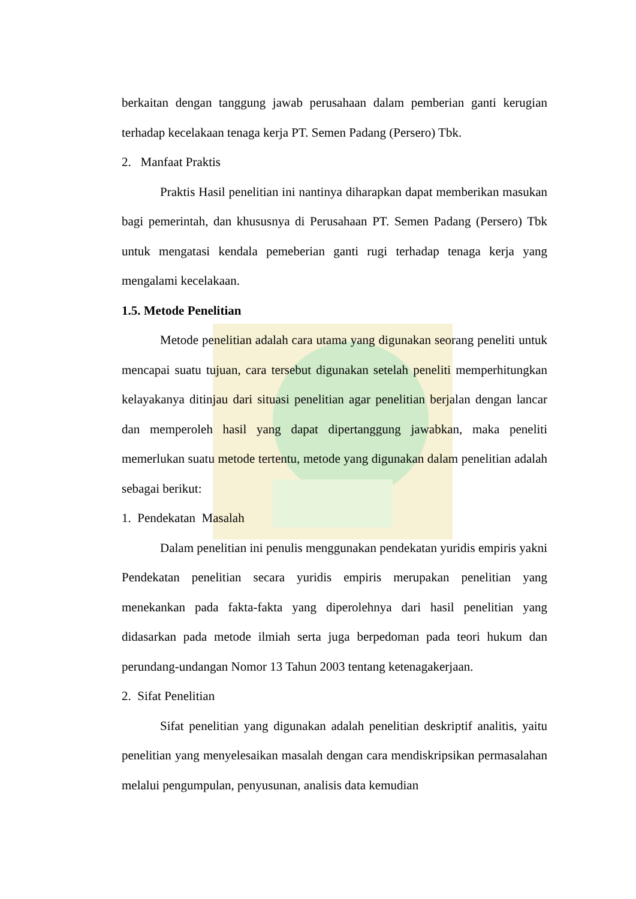berkaitan dengan tanggung jawab perusahaan dalam pemberian ganti kerugian terhadap kecelakaan tenaga kerja PT. Semen Padang (Persero) Tbk.
2. Manfaat Praktis
Praktis Hasil penelitian ini nantinya diharapkan dapat memberikan masukan bagi pemerintah, dan khususnya di Perusahaan PT. Semen Padang (Persero) Tbk untuk mengatasi kendala pemeberian ganti rugi terhadap tenaga kerja yang mengalami kecelakaan.
1.5. Metode Penelitian
Metode penelitian adalah cara utama yang digunakan seorang peneliti untuk mencapai suatu tujuan, cara tersebut digunakan setelah peneliti memperhitungkan kelayakanya ditinjau dari situasi penelitian agar penelitian berjalan dengan lancar dan memperoleh hasil yang dapat dipertanggung jawabkan, maka peneliti memerlukan suatu metode tertentu, metode yang digunakan dalam penelitian adalah sebagai berikut:
1. Pendekatan Masalah
Dalam penelitian ini penulis menggunakan pendekatan yuridis empiris yakni Pendekatan penelitian secara yuridis empiris merupakan penelitian yang menekankan pada fakta-fakta yang diperolehnya dari hasil penelitian yang didasarkan pada metode ilmiah serta juga berpedoman pada teori hukum dan perundang-undangan Nomor 13 Tahun 2003 tentang ketenagakerjaan.
2. Sifat Penelitian
Sifat penelitian yang digunakan adalah penelitian deskriptif analitis, yaitu penelitian yang menyelesaikan masalah dengan cara mendiskripsikan permasalahan melalui pengumpulan, penyusunan, analisis data kemudian